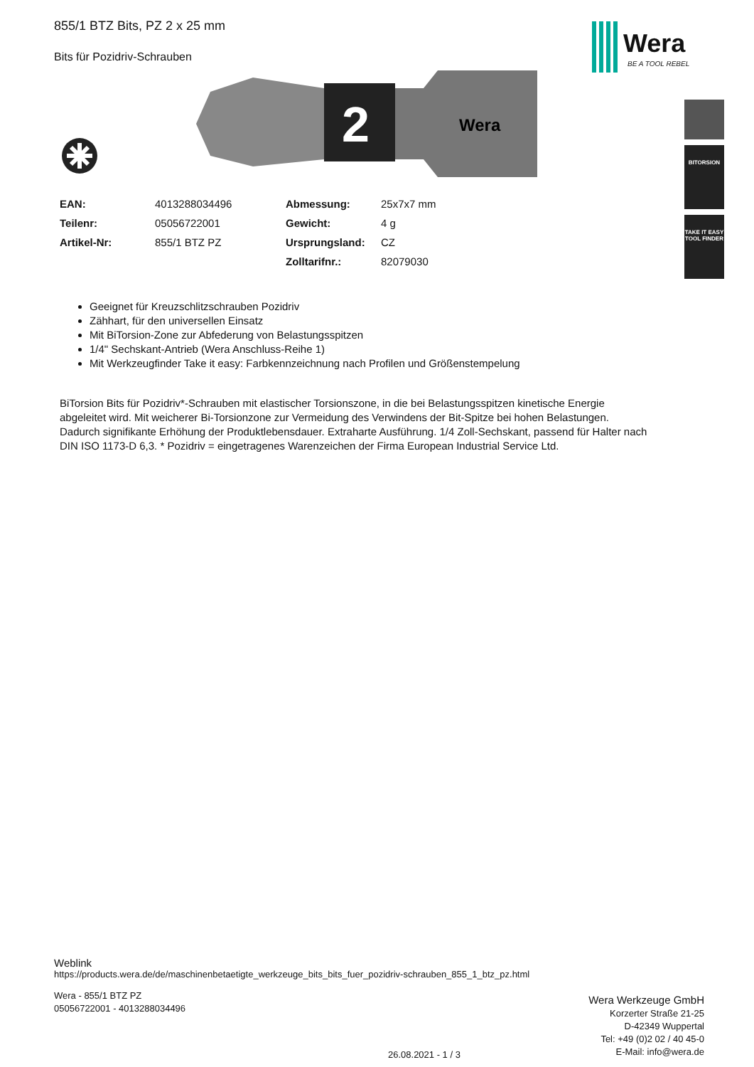855/1 BTZ Bits, PZ 2 x 25 mm
Bits für Pozidriv-Schrauben
2
Wera
| EAN: | 4013288034496 | Abmessung: | 25x7x7 mm |
| Teilenr: | 05056722001 | Gewicht: | 4 g |
| Artikel-Nr: | 855/1 BTZ PZ | Ursprungsland: | CZ |
| | | Zolltarifnr.: | 82079030 |
Geeignet für Kreuzschlitzschrauben Pozidriv
Zähhart, für den universellen Einsatz
Mit BiTorsion-Zone zur Abfederung von Belastungsspitzen
1/4" Sechskant-Antrieb (Wera Anschluss-Reihe 1)
Mit Werkzeugfinder Take it easy: Farbkennzeichnung nach Profilen und Größenstempelung
BiTorsion Bits für Pozidriv*-Schrauben mit elastischer Torsionszone, in die bei Belastungsspitzen kinetische Energie abgeleitet wird. Mit weicherer Bi-Torsionzone zur Vermeidung des Verwindens der Bit-Spitze bei hohen Belastungen. Dadurch signifikante Erhöhung der Produktlebensdauer. Extraharte Ausführung. 1/4 Zoll-Sechskant, passend für Halter nach DIN ISO 1173-D 6,3. * Pozidriv = eingetragenes Warenzeichen der Firma European Industrial Service Ltd.
Wera
BE A TOOL REBEL
BITORSION
TAKE IT EASY TOOL FINDER
Weblink
https://products.wera.de/de/maschinenbetaetigte_werkzeuge_bits_bits_fuer_pozidriv-schrauben_855_1_btz_pz.html
Wera - 855/1 BTZ PZ
05056722001 - 4013288034496
26.08.2021 - 1 / 3
Wera Werkzeuge GmbH
Korzerter Straße 21-25
D-42349 Wuppertal
Tel: +49 (0)2 02 / 40 45-0
E-Mail: info@wera.de